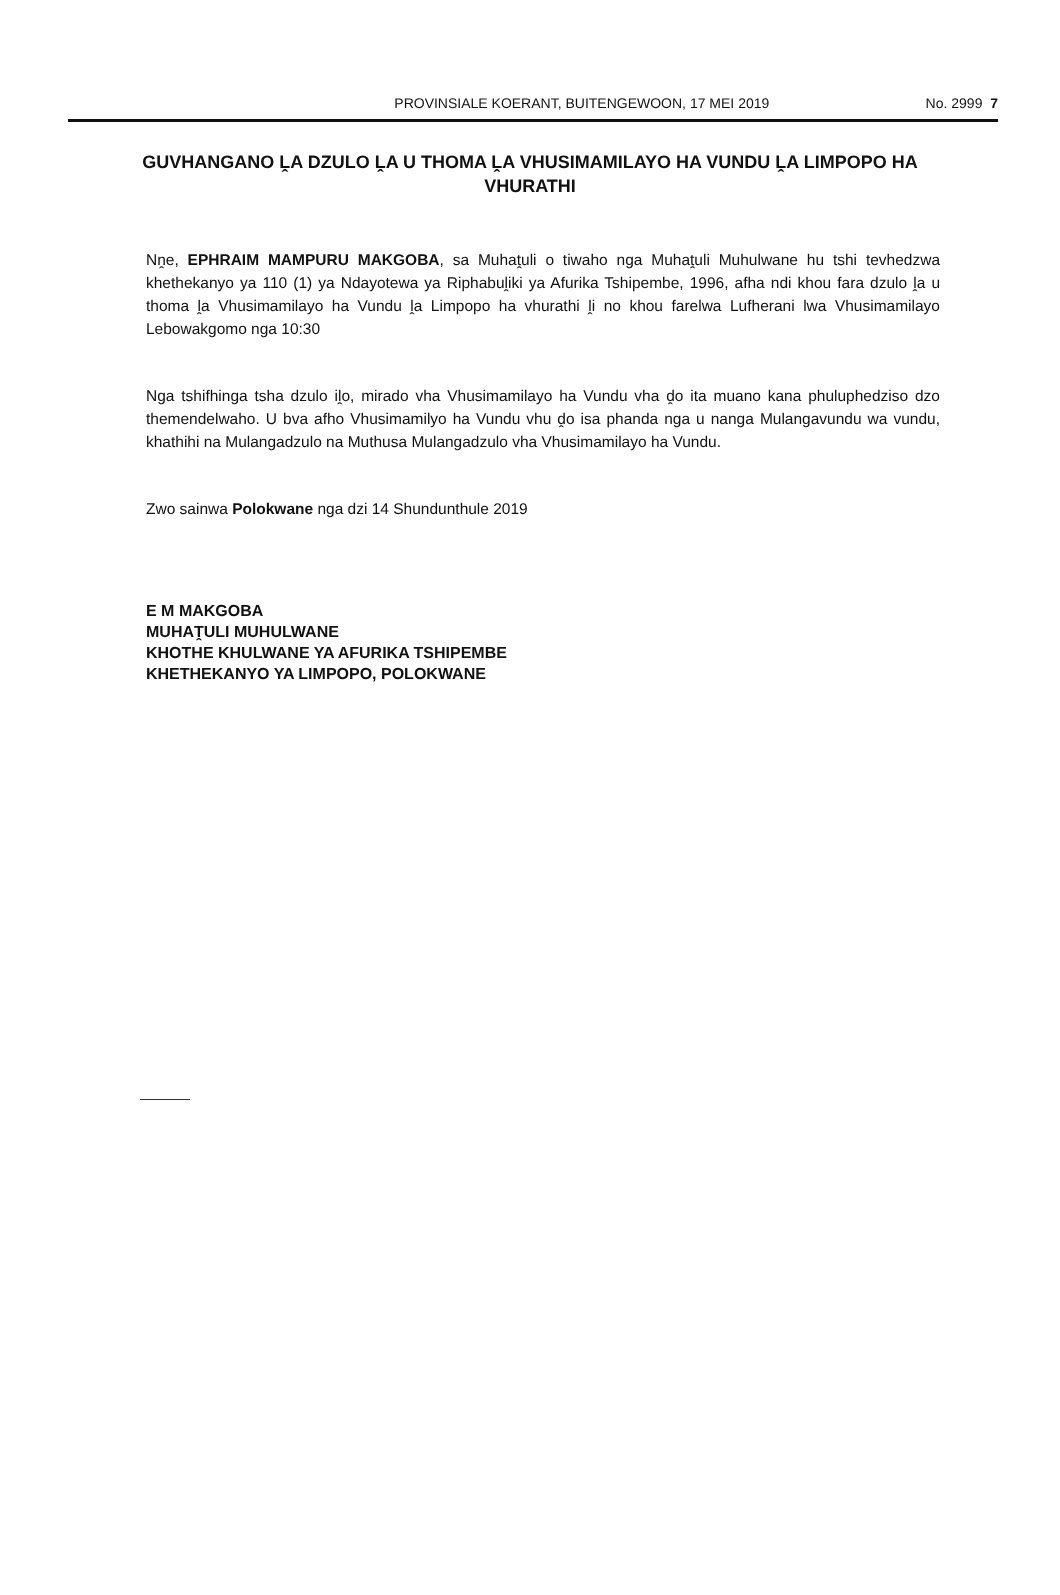PROVINSIALE KOERANT, BUITENGEWOON, 17 MEI 2019 No. 2999 7
GUVHANGANO ḼA DZULO ḼA U THOMA ḼA VHUSIMAMILAYO HA VUNDU ḼA LIMPOPO HA VHURATHI
Nṋe, EPHRAIM MAMPURU MAKGOBA, sa Muhaṱuli o tiwaho nga Muhaṱuli Muhulwane hu tshi tevhedzwa khethekanyo ya 110 (1) ya Ndayotewa ya Riphabuḽiki ya Afurika Tshipembe, 1996, afha ndi khou fara dzulo ḽa u thoma ḽa Vhusimamilayo ha Vundu ḽa Limpopo ha vhurathi ḽi no khou farelwa Lufherani lwa Vhusimamilayo Lebowakgomo nga 10:30
Nga tshifhinga tsha dzulo iḽo, mirado vha Vhusimamilayo ha Vundu vha ḓo ita muano kana phuluphedziso dzo themendelwaho. U bva afho Vhusimamilyo ha Vundu vhu ḓo isa phanda nga u nanga Mulangavundu wa vundu, khathihi na Mulangadzulo na Muthusa Mulangadzulo vha Vhusimamilayo ha Vundu.
Zwo sainwa Polokwane nga dzi 14 Shundunthule 2019
E M MAKGOBA
MUHAṰULI MUHULWANE
KHOTHE KHULWANE YA AFURIKA TSHIPEMBE
KHETHEKANYO YA LIMPOPO, POLOKWANE